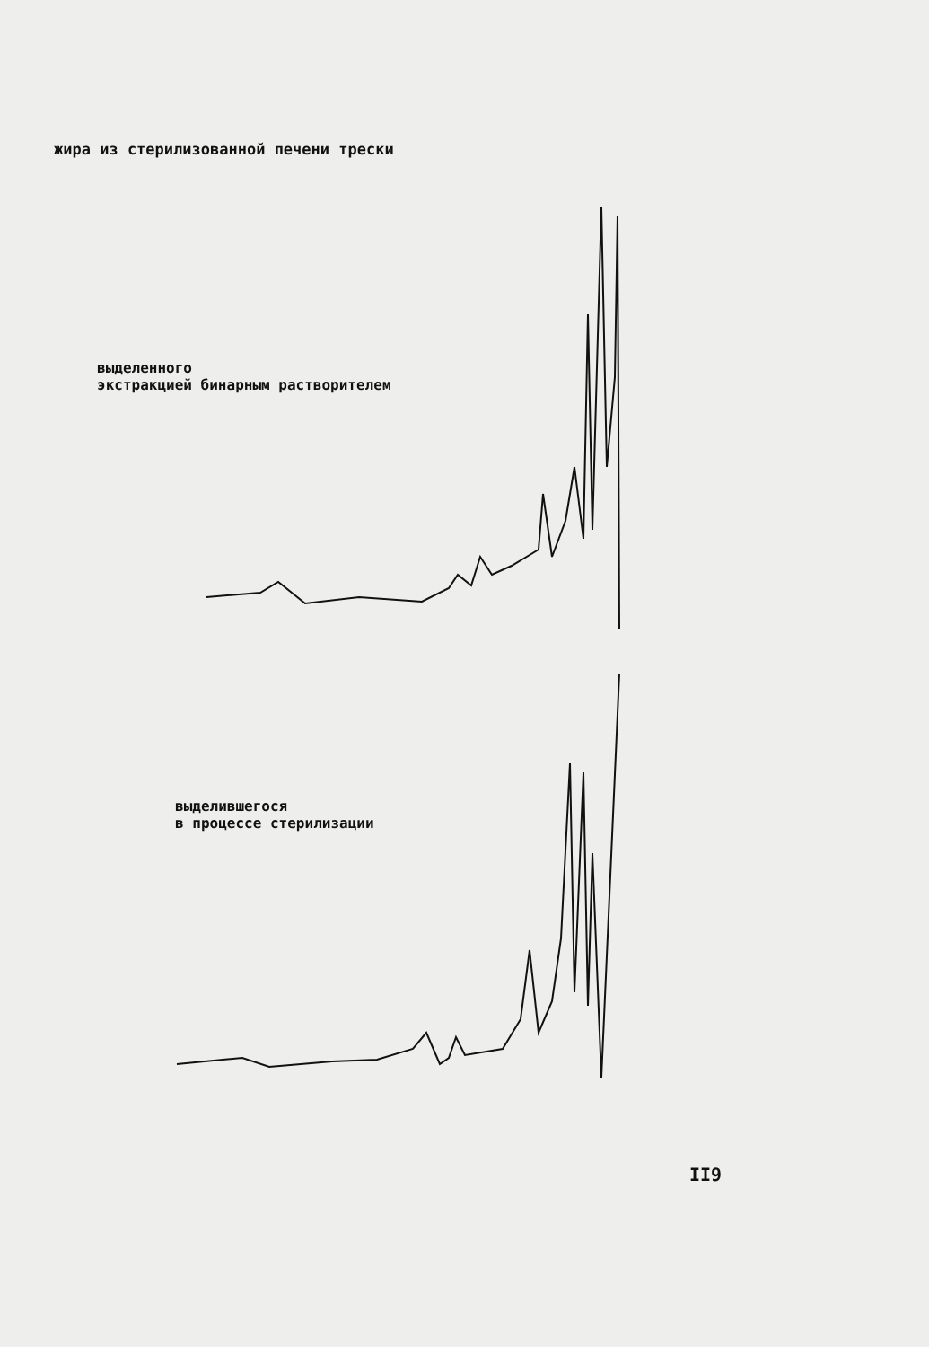жира из стерилизованной печени трески
выделенного
экстракцией бинарным растворителем
выделившегося
в процессе стерилизации
II9